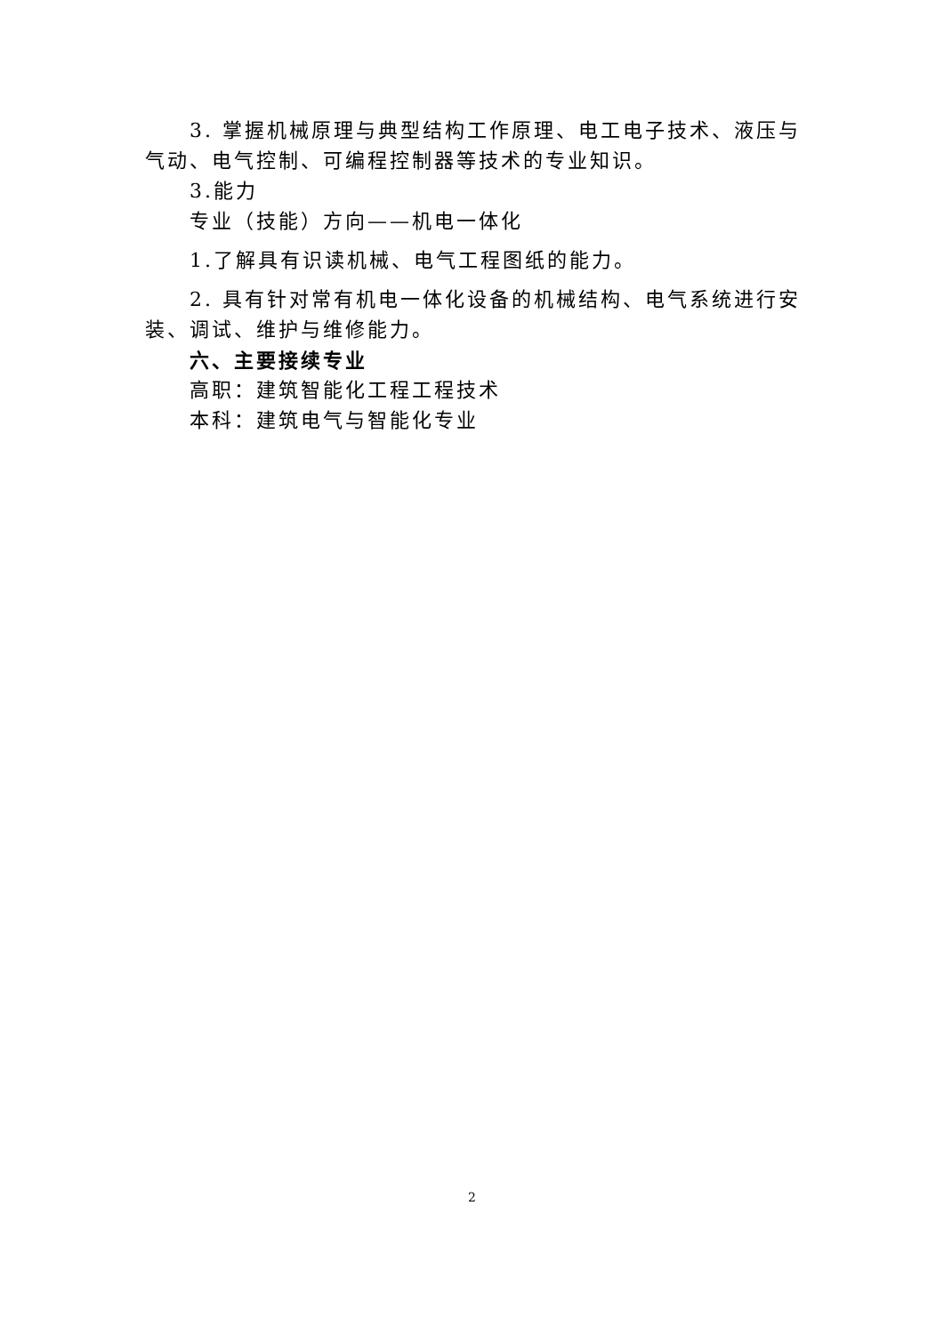3. 掌握机械原理与典型结构工作原理、电工电子技术、液压与气动、电气控制、可编程控制器等技术的专业知识。
3.能力
专业（技能）方向——机电一体化
1.了解具有识读机械、电气工程图纸的能力。
2. 具有针对常有机电一体化设备的机械结构、电气系统进行安装、调试、维护与维修能力。
六、主要接续专业
高职：建筑智能化工程工程技术
本科：建筑电气与智能化专业
2